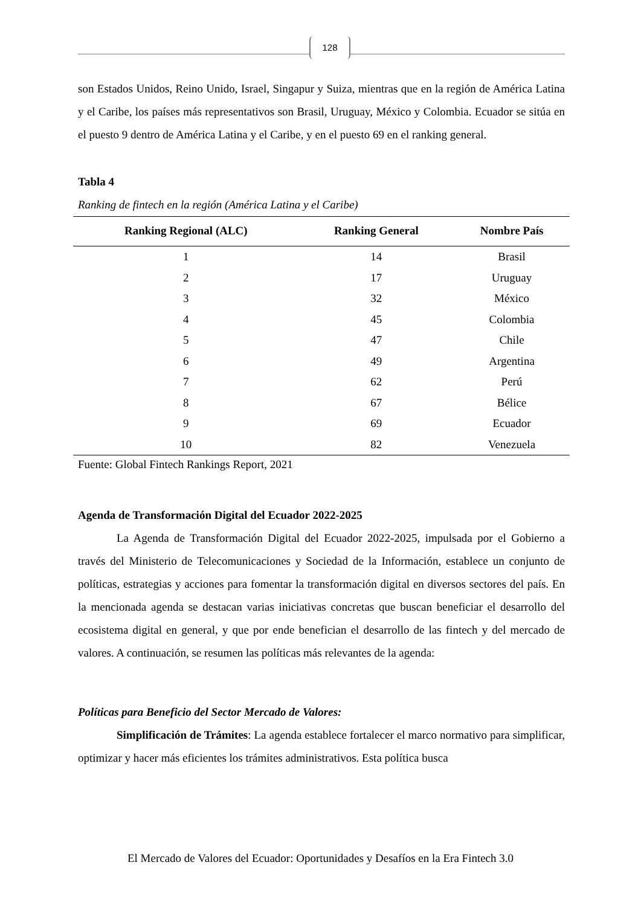128
son Estados Unidos, Reino Unido, Israel, Singapur y Suiza, mientras que en la región de América Latina y el Caribe, los países más representativos son Brasil, Uruguay, México y Colombia. Ecuador se sitúa en el puesto 9 dentro de América Latina y el Caribe, y en el puesto 69 en el ranking general.
Tabla 4
Ranking de fintech en la región (América Latina y el Caribe)
| Ranking Regional (ALC) | Ranking General | Nombre País |
| --- | --- | --- |
| 1 | 14 | Brasil |
| 2 | 17 | Uruguay |
| 3 | 32 | México |
| 4 | 45 | Colombia |
| 5 | 47 | Chile |
| 6 | 49 | Argentina |
| 7 | 62 | Perú |
| 8 | 67 | Bélice |
| 9 | 69 | Ecuador |
| 10 | 82 | Venezuela |
Fuente: Global Fintech Rankings Report, 2021
Agenda de Transformación Digital del Ecuador 2022-2025
La Agenda de Transformación Digital del Ecuador 2022-2025, impulsada por el Gobierno a través del Ministerio de Telecomunicaciones y Sociedad de la Información, establece un conjunto de políticas, estrategias y acciones para fomentar la transformación digital en diversos sectores del país. En la mencionada agenda se destacan varias iniciativas concretas que buscan beneficiar el desarrollo del ecosistema digital en general, y que por ende benefician el desarrollo de las fintech y del mercado de valores. A continuación, se resumen las políticas más relevantes de la agenda:
Políticas para Beneficio del Sector Mercado de Valores:
Simplificación de Trámites: La agenda establece fortalecer el marco normativo para simplificar, optimizar y hacer más eficientes los trámites administrativos. Esta política busca
El Mercado de Valores del Ecuador: Oportunidades y Desafíos en la Era Fintech 3.0